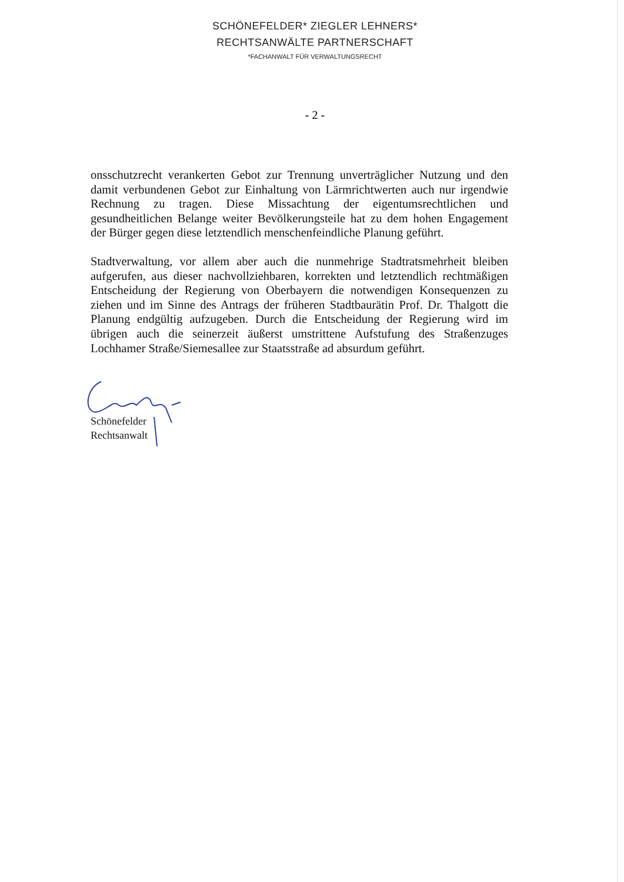SCHÖNEFELDER* ZIEGLER LEHNERS*
RECHTSANWÄLTE PARTNERSCHAFT
*FACHANWALT FÜR VERWALTUNGSRECHT
- 2 -
onsschutzrecht verankerten Gebot zur Trennung unverträglicher Nutzung und den damit verbundenen Gebot zur Einhaltung von Lärmrichtwerten auch nur irgendwie Rechnung zu tragen. Diese Missachtung der eigentumsrechtlichen und gesundheitlichen Belange weiter Bevölkerungsteile hat zu dem hohen Engagement der Bürger gegen diese letztendlich menschenfeindliche Planung geführt.
Stadtverwaltung, vor allem aber auch die nunmehrige Stadtratsmehrheit bleiben aufgerufen, aus dieser nachvollziehbaren, korrekten und letztendlich rechtmäßigen Entscheidung der Regierung von Oberbayern die notwendigen Konsequenzen zu ziehen und im Sinne des Antrags der früheren Stadtbaurätin Prof. Dr. Thalgott die Planung endgültig aufzugeben. Durch die Entscheidung der Regierung wird im übrigen auch die seinerzeit äußerst umstrittene Aufstufung des Straßenzuges Lochhamer Straße/Siemesallee zur Staatsstraße ad absurdum geführt.
Schönefelder
Rechtsanwalt